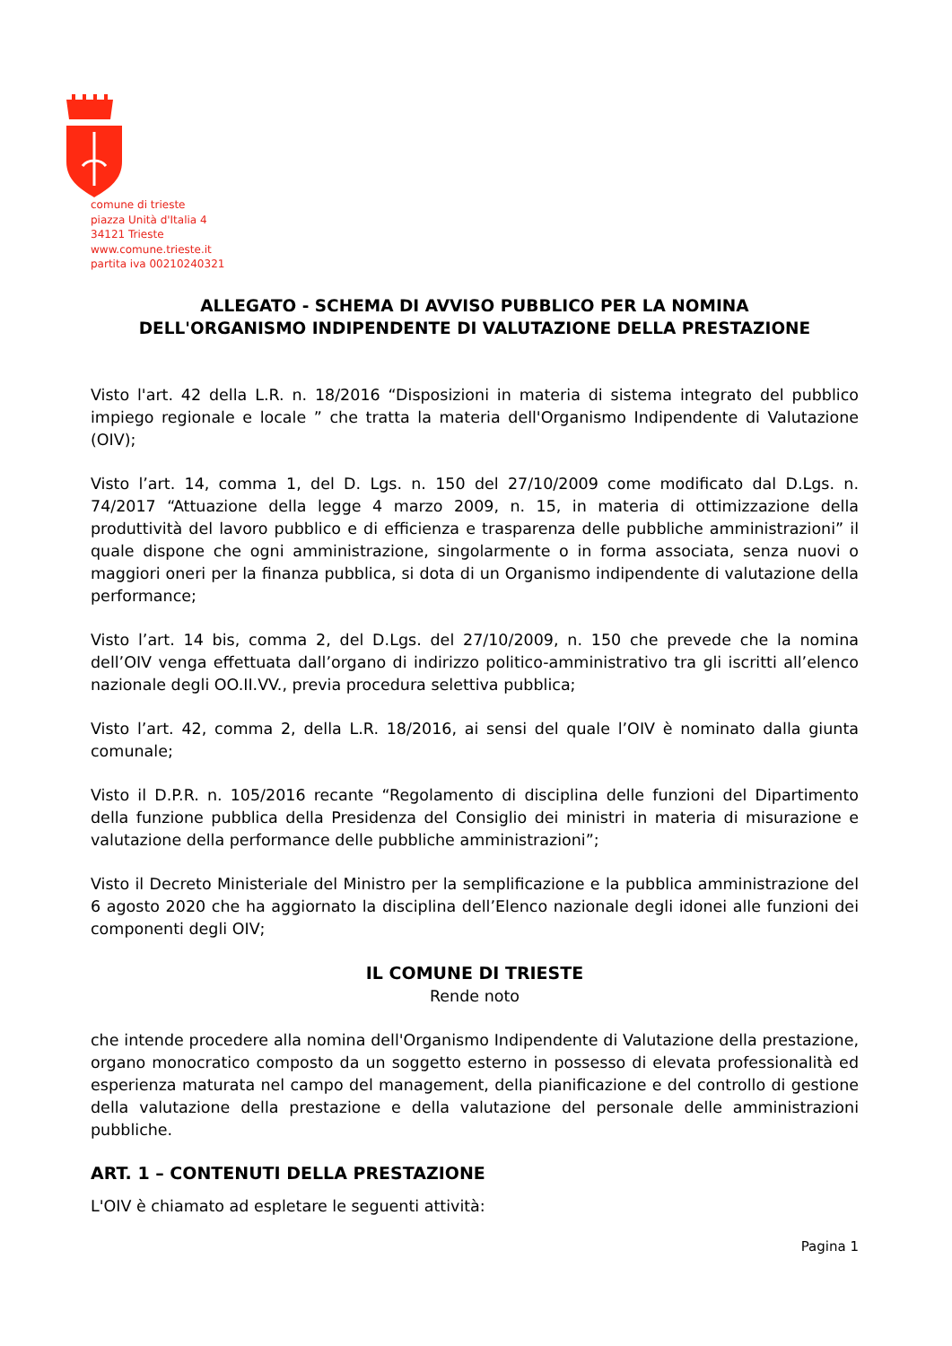comune di trieste
piazza Unità d'Italia 4
34121 Trieste
www.comune.trieste.it
partita iva 00210240321
ALLEGATO - SCHEMA DI AVVISO PUBBLICO PER LA NOMINA
DELL'ORGANISMO INDIPENDENTE DI VALUTAZIONE DELLA PRESTAZIONE
Visto l'art. 42 della L.R. n. 18/2016 “Disposizioni in materia di sistema integrato del pubblico impiego regionale e locale ” che tratta la materia dell'Organismo Indipendente di Valutazione (OIV);
Visto l’art. 14, comma 1, del D. Lgs. n. 150 del 27/10/2009 come modificato dal D.Lgs. n. 74/2017 “Attuazione della legge 4 marzo 2009, n. 15, in materia di ottimizzazione della produttività del lavoro pubblico e di efficienza e trasparenza delle pubbliche amministrazioni” il quale dispone che ogni amministrazione, singolarmente o in forma associata, senza nuovi o maggiori oneri per la finanza pubblica, si dota di un Organismo indipendente di valutazione della performance;
Visto l’art. 14 bis, comma 2, del D.Lgs. del 27/10/2009, n. 150 che prevede che la nomina dell’OIV venga effettuata dall’organo di indirizzo politico-amministrativo tra gli iscritti all’elenco nazionale degli OO.II.VV., previa procedura selettiva pubblica;
Visto l’art. 42, comma 2, della L.R. 18/2016, ai sensi del quale l’OIV è nominato dalla giunta comunale;
Visto il D.P.R. n. 105/2016 recante “Regolamento di disciplina delle funzioni del Dipartimento della funzione pubblica della Presidenza del Consiglio dei ministri in materia di misurazione e valutazione della performance delle pubbliche amministrazioni”;
Visto il Decreto Ministeriale del Ministro per la semplificazione e la pubblica amministrazione del 6 agosto 2020 che ha aggiornato la disciplina dell’Elenco nazionale degli idonei alle funzioni dei componenti degli OIV;
IL COMUNE DI TRIESTE
Rende noto
che intende procedere alla nomina dell'Organismo Indipendente di Valutazione della prestazione, organo monocratico composto da un soggetto esterno in possesso di elevata professionalità ed esperienza maturata nel campo del management, della pianificazione e del controllo di gestione della valutazione della prestazione e della valutazione del personale delle amministrazioni pubbliche.
ART. 1 – CONTENUTI DELLA PRESTAZIONE
L'OIV è chiamato ad espletare le seguenti attività:
Pagina 1